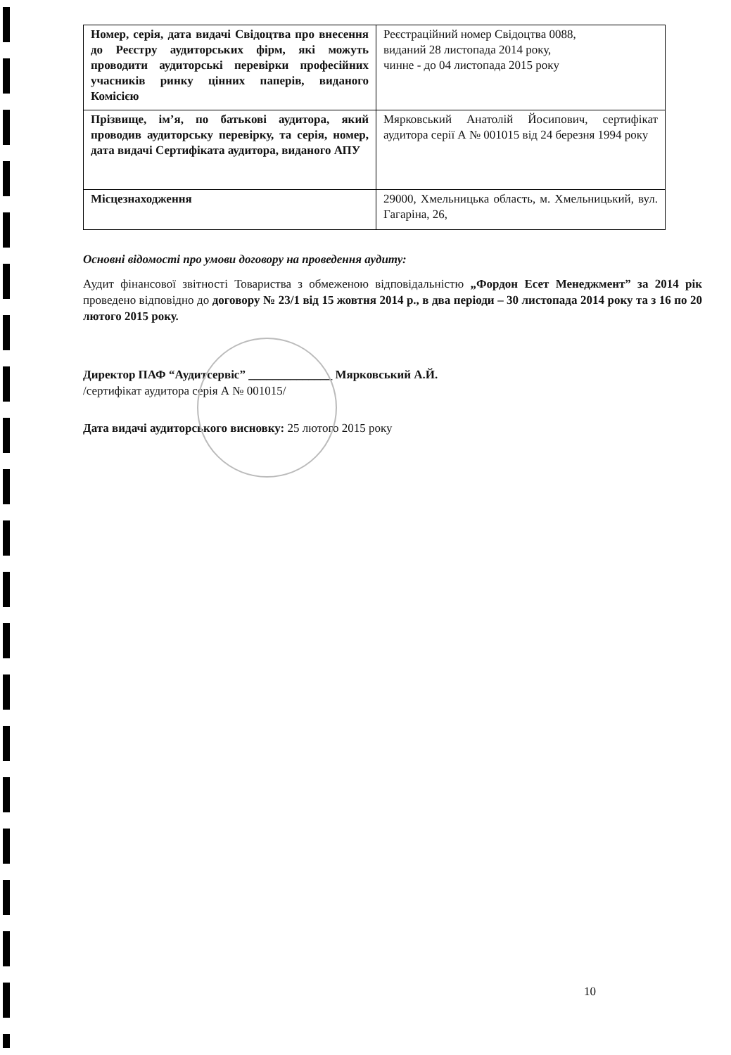| Номер, серія, дата видачі Свідоцтва про внесення до Реєстру аудиторських фірм, які можуть проводити аудиторські перевірки професійних учасників ринку цінних паперів, виданого Комісією | Реєстраційний номер Свідоцтва 0088, виданий 28 листопада 2014 року, чинне - до 04 листопада 2015 року |
| Прізвище, ім’я, по батькові аудитора, який проводив аудиторську перевірку, та серія, номер, дата видачі Сертифіката аудитора, виданого АПУ | Мярковський Анатолій Йосипович, сертифікат аудитора серії А № 001015 від 24 березня 1994 року |
| Місцезнаходження | 29000, Хмельницька область, м. Хмельницький, вул. Гагаріна, 26, |
Основні відомості про умови договору на проведення аудиту:
Аудит фінансової звітності Товариства з обмеженою відповідальністю „Фордон Есет Менеджмент” за 2014 рік проведено відповідно до договору № 23/1 від 15 жовтня 2014 р., в два періоди – 30 листопада 2014 року та з 16 по 20 лютого 2015 року.
Директор ПАФ “Аудитсервіс” ______________ Мярковський А.Й.
/сертифікат аудитора серія А № 001015/
Дата видачі аудиторського висновку: 25 лютого 2015 року
10